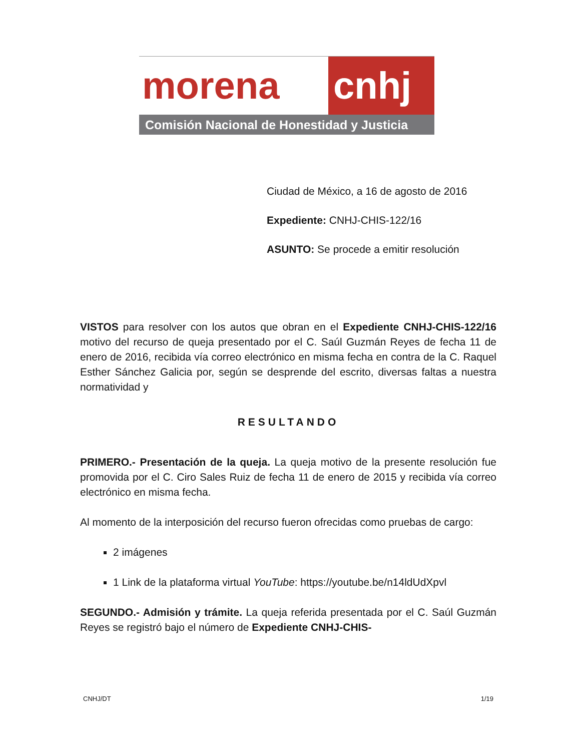morena cnhj
Comisión Nacional de Honestidad y Justicia
Ciudad de México, a 16 de agosto de 2016
Expediente: CNHJ-CHIS-122/16
ASUNTO: Se procede a emitir resolución
VISTOS para resolver con los autos que obran en el Expediente CNHJ-CHIS-122/16 motivo del recurso de queja presentado por el C. Saúl Guzmán Reyes de fecha 11 de enero de 2016, recibida vía correo electrónico en misma fecha en contra de la C. Raquel Esther Sánchez Galicia por, según se desprende del escrito, diversas faltas a nuestra normatividad y
RESULTANDO
PRIMERO.- Presentación de la queja. La queja motivo de la presente resolución fue promovida por el C. Ciro Sales Ruiz de fecha 11 de enero de 2015 y recibida vía correo electrónico en misma fecha.
Al momento de la interposición del recurso fueron ofrecidas como pruebas de cargo:
2 imágenes
1 Link de la plataforma virtual YouTube: https://youtube.be/n14ldUdXpvl
SEGUNDO.- Admisión y trámite. La queja referida presentada por el C. Saúl Guzmán Reyes se registró bajo el número de Expediente CNHJ-CHIS-
CNHJ/DT 1/19